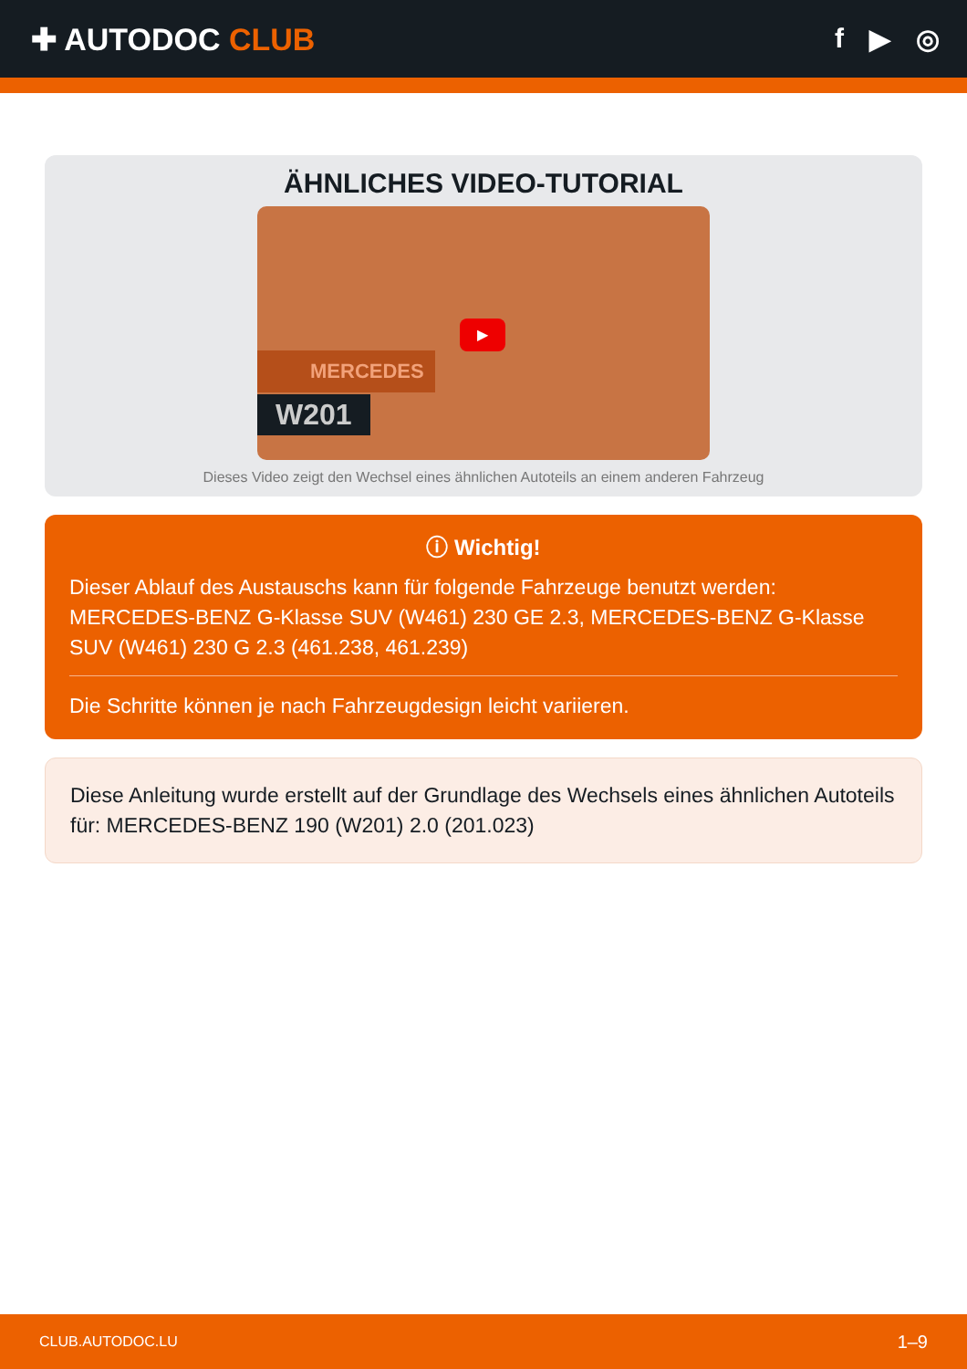✚ AUTODOC CLUB f ▶ ◎
ÄHNLICHES VIDEO-TUTORIAL
▶
MERCEDES
W201
Dieses Video zeigt den Wechsel eines ähnlichen Autoteils an einem anderen Fahrzeug
ⓘ Wichtig!
Dieser Ablauf des Austauschs kann für folgende Fahrzeuge benutzt werden: MERCEDES-BENZ G-Klasse SUV (W461) 230 GE 2.3, MERCEDES-BENZ G-Klasse SUV (W461) 230 G 2.3 (461.238, 461.239)
Die Schritte können je nach Fahrzeugdesign leicht variieren.
Diese Anleitung wurde erstellt auf der Grundlage des Wechsels eines ähnlichen Autoteils für: MERCEDES-BENZ 190 (W201) 2.0 (201.023)
CLUB.AUTODOC.LU 1–9